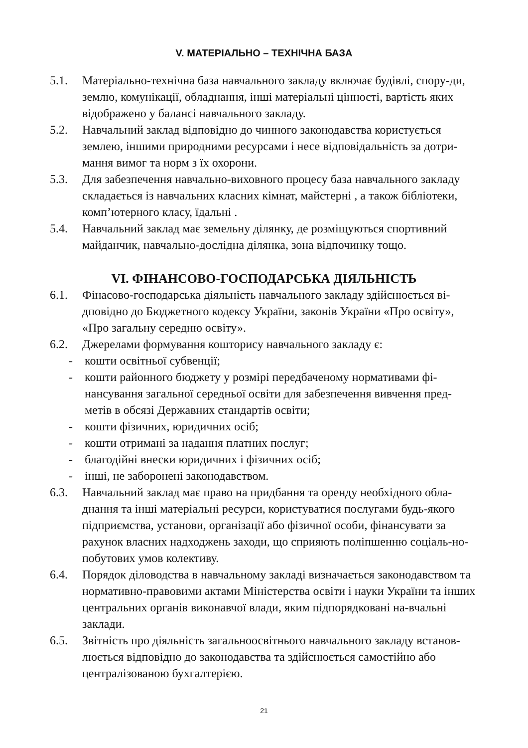V. МАТЕРІАЛЬНО – ТЕХНІЧНА БАЗА
5.1. Матеріально-технічна база навчального закладу включає будівлі, спору-ди, землю, комунікації, обладнання, інші матеріальні цінності, вартість яких відображено у балансі навчального закладу.
5.2. Навчальний заклад відповідно до чинного законодавства користується землею, іншими природними ресурсами і несе відповідальність за дотри-мання вимог та норм з їх охорони.
5.3. Для забезпечення навчально-виховного процесу база навчального закладу складається із навчальних класних кімнат, майстерні , а також бібліотеки, комп’ютерного класу, їдальні .
5.4. Навчальний заклад має земельну ділянку, де розміщуються спортивний майданчик, навчально-дослідна ділянка, зона відпочинку тощо.
VI. ФІНАНСОВО-ГОСПОДАРСЬКА ДІЯЛЬНІСТЬ
6.1. Фінасово-господарська діяльність навчального закладу здійснюється ві-дповідно до Бюджетного кодексу України, законів України «Про освіту», «Про загальну середню освіту».
6.2. Джерелами формування кошторису навчального закладу є:
- кошти освітньої субвенції;
- кошти районного бюджету у розмірі передбаченому нормативами фі-нансування загальної середньої освіти для забезпечення вивчення пред-метів в обсязі Державних стандартів освіти;
- кошти фізичних, юридичних осіб;
- кошти отримані за надання платних послуг;
- благодійні внески юридичних і фізичних осіб;
- інші, не заборонені законодавством.
6.3. Навчальний заклад має право на придбання та оренду необхідного обла-днання та інші матеріальні ресурси, користуватися послугами будь-якого підприємства, установи, організації або фізичної особи, фінансувати за рахунок власних надходжень заходи, що сприяють поліпшенню соціаль-но-побутових умов колективу.
6.4. Порядок діловодства в навчальному закладі визначається законодавством та нормативно-правовими актами Міністерства освіти і науки України та інших центральних органів виконавчої влади, яким підпорядковані на-вчальні заклади.
6.5. Звітність про діяльність загальноосвітнього навчального закладу встанов-люється відповідно до законодавства та здійснюється самостійно або централізованою бухгалтерією.
21